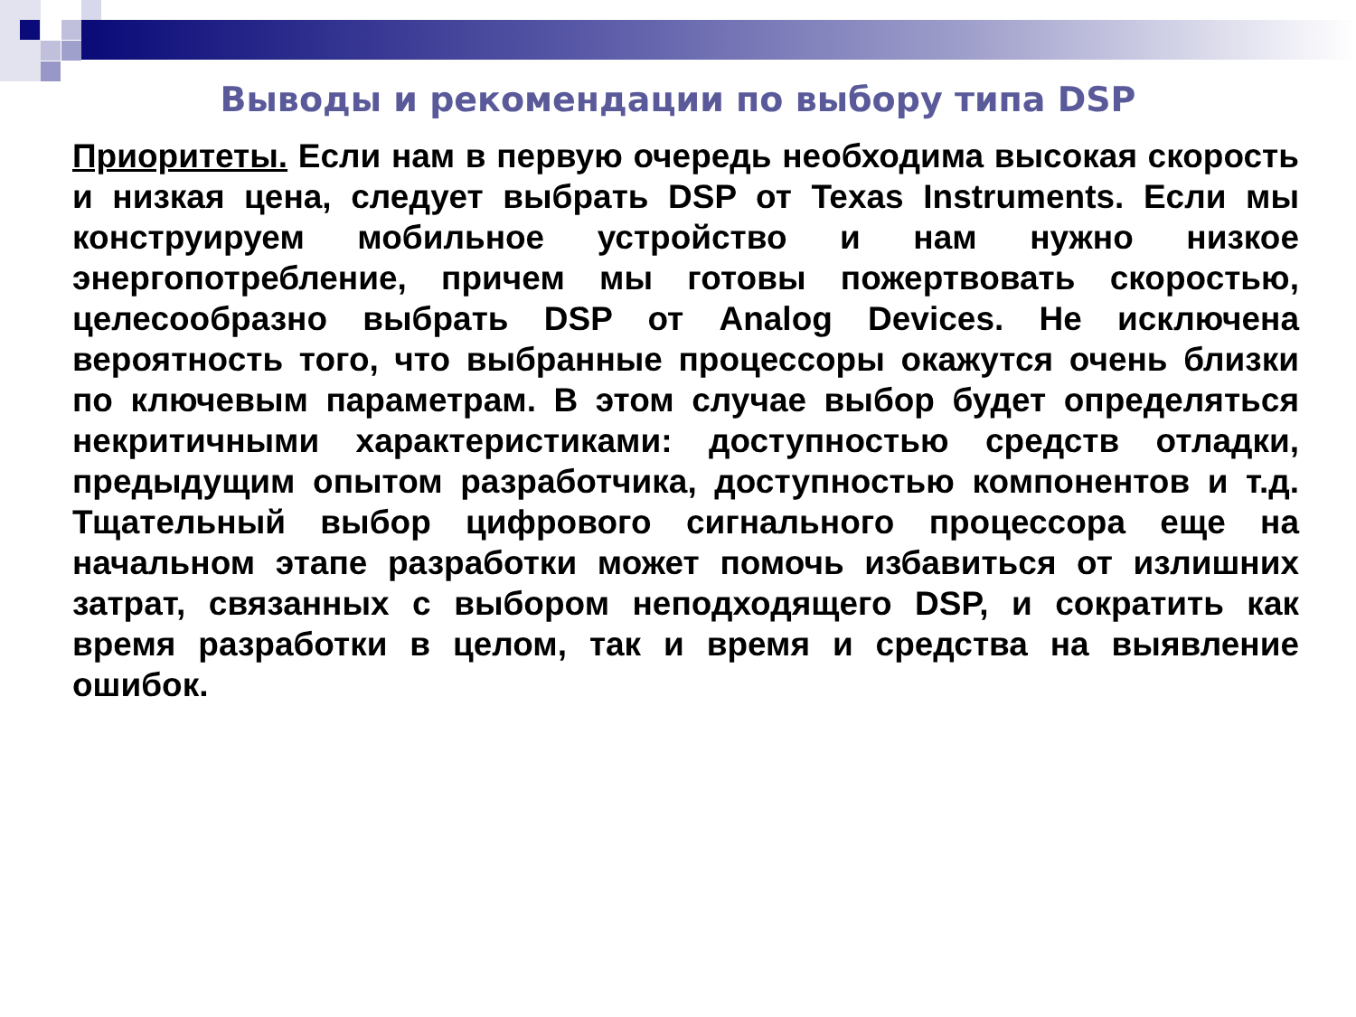Выводы и рекомендации по выбору типа DSP
Приоритеты. Если нам в первую очередь необходима высокая скорость и низкая цена, следует выбрать DSP от Texas Instruments. Если мы конструируем мобильное устройство и нам нужно низкое энергопотребление, причем мы готовы пожертвовать скоростью, целесообразно выбрать DSP от Analog Devices. Не исключена вероятность того, что выбранные процессоры окажутся очень близки по ключевым параметрам. В этом случае выбор будет определяться некритичными характеристиками: доступностью средств отладки, предыдущим опытом разработчика, доступностью компонентов и т.д. Тщательный выбор цифрового сигнального процессора еще на начальном этапе разработки может помочь избавиться от излишних затрат, связанных с выбором неподходящего DSP, и сократить как время разработки в целом, так и время и средства на выявление ошибок.